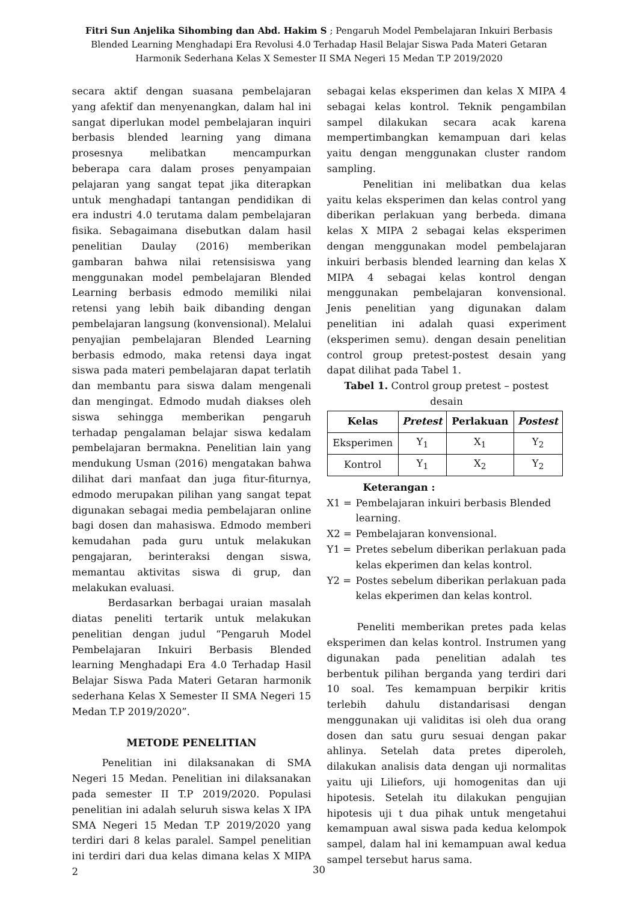Fitri Sun Anjelika Sihombing dan Abd. Hakim S ; Pengaruh Model Pembelajaran Inkuiri Berbasis Blended Learning Menghadapi Era Revolusi 4.0 Terhadap Hasil Belajar Siswa Pada Materi Getaran Harmonik Sederhana Kelas X Semester II SMA Negeri 15 Medan T.P 2019/2020
secara aktif dengan suasana pembelajaran yang afektif dan menyenangkan, dalam hal ini sangat diperlukan model pembelajaran inquiri berbasis blended learning yang dimana prosesnya melibatkan mencampurkan beberapa cara dalam proses penyampaian pelajaran yang sangat tepat jika diterapkan untuk menghadapi tantangan pendidikan di era industri 4.0 terutama dalam pembelajaran fisika. Sebagaimana disebutkan dalam hasil penelitian Daulay (2016) memberikan gambaran bahwa nilai retensisiswa yang menggunakan model pembelajaran Blended Learning berbasis edmodo memiliki nilai retensi yang lebih baik dibanding dengan pembelajaran langsung (konvensional). Melalui penyajian pembelajaran Blended Learning berbasis edmodo, maka retensi daya ingat siswa pada materi pembelajaran dapat terlatih dan membantu para siswa dalam mengenali dan mengingat. Edmodo mudah diakses oleh siswa sehingga memberikan pengaruh terhadap pengalaman belajar siswa kedalam pembelajaran bermakna. Penelitian lain yang mendukung Usman (2016) mengatakan bahwa dilihat dari manfaat dan juga fitur-fiturnya, edmodo merupakan pilihan yang sangat tepat digunakan sebagai media pembelajaran online bagi dosen dan mahasiswa. Edmodo memberi kemudahan pada guru untuk melakukan pengajaran, berinteraksi dengan siswa, memantau aktivitas siswa di grup, dan melakukan evaluasi.
Berdasarkan berbagai uraian masalah diatas peneliti tertarik untuk melakukan penelitian dengan judul “Pengaruh Model Pembelajaran Inkuiri Berbasis Blended learning Menghadapi Era 4.0 Terhadap Hasil Belajar Siswa Pada Materi Getaran harmonik sederhana Kelas X Semester II SMA Negeri 15 Medan T.P 2019/2020”.
METODE PENELITIAN
Penelitian ini dilaksanakan di SMA Negeri 15 Medan. Penelitian ini dilaksanakan pada semester II T.P 2019/2020. Populasi penelitian ini adalah seluruh siswa kelas X IPA SMA Negeri 15 Medan T.P 2019/2020 yang terdiri dari 8 kelas paralel. Sampel penelitian ini terdiri dari dua kelas dimana kelas X MIPA 2
sebagai kelas eksperimen dan kelas X MIPA 4 sebagai kelas kontrol. Teknik pengambilan sampel dilakukan secara acak karena mempertimbangkan kemampuan dari kelas yaitu dengan menggunakan cluster random sampling.
Penelitian ini melibatkan dua kelas yaitu kelas eksperimen dan kelas control yang diberikan perlakuan yang berbeda. dimana kelas X MIPA 2 sebagai kelas eksperimen dengan menggunakan model pembelajaran inkuiri berbasis blended learning dan kelas X MIPA 4 sebagai kelas kontrol dengan menggunakan pembelajaran konvensional. Jenis penelitian yang digunakan dalam penelitian ini adalah quasi experiment (eksperimen semu). dengan desain penelitian control group pretest-postest desain yang dapat dilihat pada Tabel 1.
Tabel 1. Control group pretest – postest desain
| Kelas | Pretest | Perlakuan | Postest |
| --- | --- | --- | --- |
| Eksperimen | Y<sub>1</sub> | X<sub>1</sub> | Y<sub>2</sub> |
| Kontrol | Y<sub>1</sub> | X<sub>2</sub> | Y<sub>2</sub> |
Keterangan :
X1 = Pembelajaran inkuiri berbasis Blended learning.
X2 = Pembelajaran konvensional.
Y1 = Pretes sebelum diberikan perlakuan pada kelas ekperimen dan kelas kontrol.
Y2 = Postes sebelum diberikan perlakuan pada kelas ekperimen dan kelas kontrol.
Peneliti memberikan pretes pada kelas eksperimen dan kelas kontrol. Instrumen yang digunakan pada penelitian adalah tes berbentuk pilihan berganda yang terdiri dari 10 soal. Tes kemampuan berpikir kritis terlebih dahulu distandarisasi dengan menggunakan uji validitas isi oleh dua orang dosen dan satu guru sesuai dengan pakar ahlinya. Setelah data pretes diperoleh, dilakukan analisis data dengan uji normalitas yaitu uji Liliefors, uji homogenitas dan uji hipotesis. Setelah itu dilakukan pengujian hipotesis uji t dua pihak untuk mengetahui kemampuan awal siswa pada kedua kelompok sampel, dalam hal ini kemampuan awal kedua sampel tersebut harus sama.
30